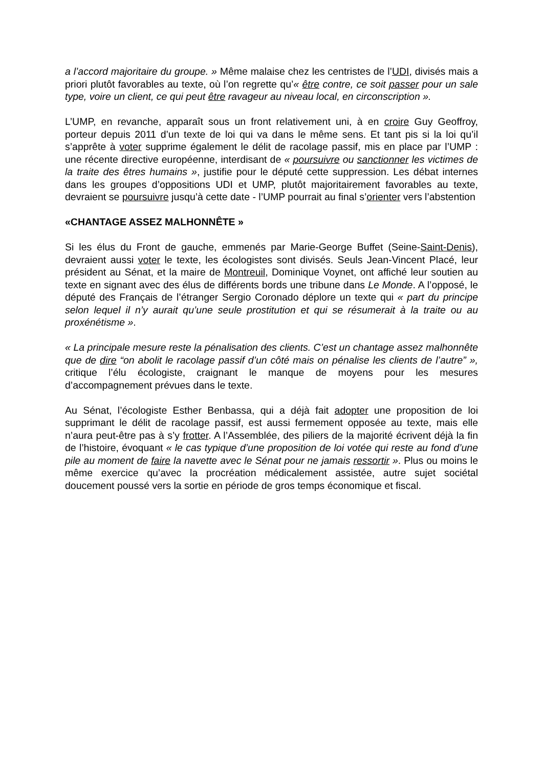a l’accord majoritaire du groupe. » Même malaise chez les centristes de l’UDI, divisés mais a priori plutôt favorables au texte, où l’on regrette qu’« être contre, ce soit passer pour un sale type, voire un client, ce qui peut être ravageur au niveau local, en circonscription ».
L’UMP, en revanche, apparaît sous un front relativement uni, à en croire Guy Geoffroy, porteur depuis 2011 d’un texte de loi qui va dans le même sens. Et tant pis si la loi qu’il s’apprête à voter supprime également le délit de racolage passif, mis en place par l’UMP : une récente directive européenne, interdisant de « poursuivre ou sanctionner les victimes de la traite des êtres humains », justifie pour le député cette suppression. Les débat internes dans les groupes d’oppositions UDI et UMP, plutôt majoritairement favorables au texte, devraient se poursuivre jusqu’à cette date - l’UMP pourrait au final s’orienter vers l’abstention
«CHANTAGE ASSEZ MALHONNÊTE »
Si les élus du Front de gauche, emmenés par Marie-George Buffet (Seine-Saint-Denis), devraient aussi voter le texte, les écologistes sont divisés. Seuls Jean-Vincent Placé, leur président au Sénat, et la maire de Montreuil, Dominique Voynet, ont affiché leur soutien au texte en signant avec des élus de différents bords une tribune dans Le Monde. A l’opposé, le député des Français de l’étranger Sergio Coronado déplore un texte qui « part du principe selon lequel il n’y aurait qu’une seule prostitution et qui se résumerait à la traite ou au proxénétisme ».
« La principale mesure reste la pénalisation des clients. C’est un chantage assez malhonnête que de dire “on abolit le racolage passif d’un côté mais on pénalise les clients de l’autre” », critique l’élu écologiste, craignant le manque de moyens pour les mesures d’accompagnement prévues dans le texte.
Au Sénat, l’écologiste Esther Benbassa, qui a déjà fait adopter une proposition de loi supprimant le délit de racolage passif, est aussi fermement opposée au texte, mais elle n’aura peut-être pas à s’y frotter. A l’Assemblée, des piliers de la majorité écrivent déjà la fin de l’histoire, évoquant « le cas typique d’une proposition de loi votée qui reste au fond d’une pile au moment de faire la navette avec le Sénat pour ne jamais ressortir ». Plus ou moins le même exercice qu’avec la procréation médicalement assistée, autre sujet sociétal doucement poussé vers la sortie en période de gros temps économique et fiscal.